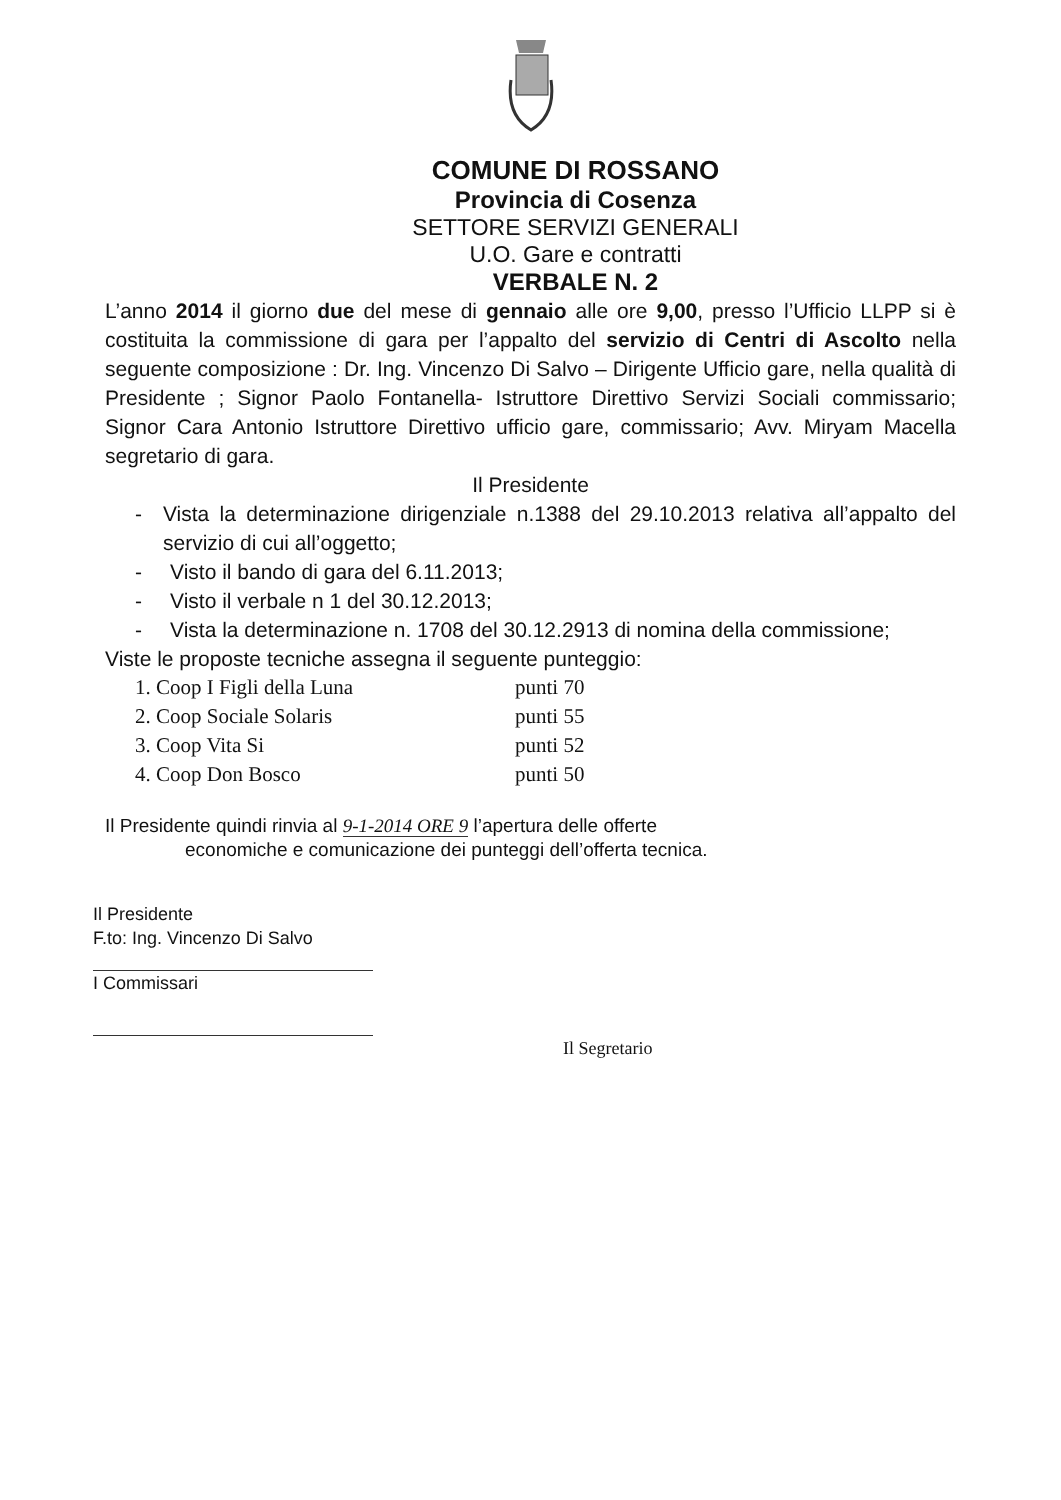COMUNE DI ROSSANO
Provincia di Cosenza
SETTORE SERVIZI GENERALI
U.O. Gare e contratti
VERBALE N. 2
L’anno 2014 il giorno due del mese di gennaio alle ore 9,00, presso l’Ufficio LLPP si è costituita la commissione di gara per l’appalto del servizio di Centri di Ascolto nella seguente composizione : Dr. Ing. Vincenzo Di Salvo – Dirigente Ufficio gare, nella qualità di Presidente ; Signor Paolo Fontanella- Istruttore Direttivo Servizi Sociali commissario; Signor Cara Antonio Istruttore Direttivo ufficio gare, commissario; Avv. Miryam Macella segretario di gara.
Il Presidente
- Vista la determinazione dirigenziale n.1388 del 29.10.2013 relativa all’appalto del servizio di cui all’oggetto;
- Visto il bando di gara del 6.11.2013;
- Visto il verbale n 1 del 30.12.2013;
- Vista la determinazione n. 1708 del 30.12.2913 di nomina della commissione;
Viste le proposte tecniche assegna il seguente punteggio:
1. Coop I Figli della Luna punti 70
2. Coop Sociale Solaris punti 55
3. Coop Vita Si punti 52
4. Coop Don Bosco punti 50
Il Presidente quindi rinvia al 9-1-2014 ORE 9 l’apertura delle offerte
economiche e comunicazione dei punteggi dell’offerta tecnica.
Il Presidente
F.to: Ing. Vincenzo Di Salvo
I Commissari
Il Segretario